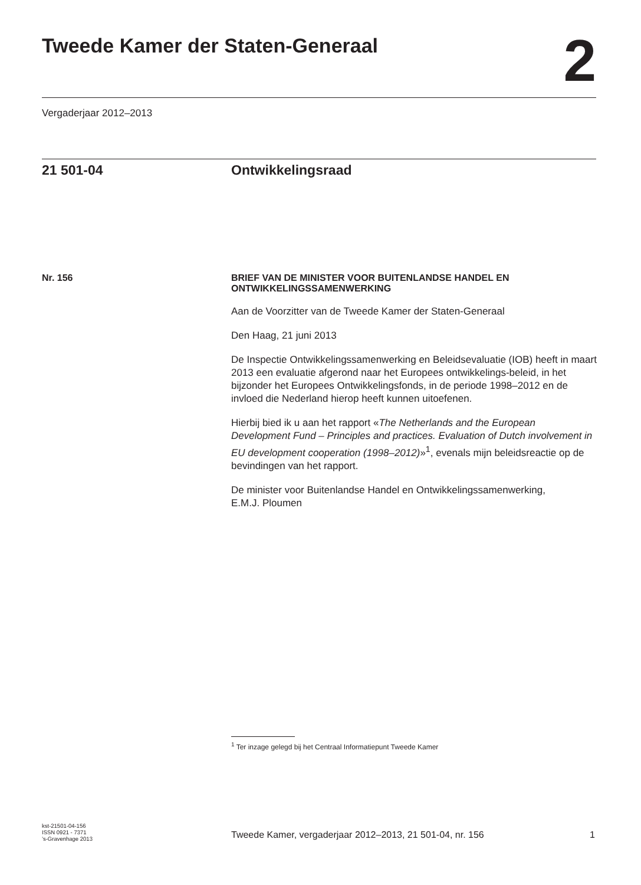Tweede Kamer der Staten-Generaal
2
Vergaderjaar 2012–2013
21 501-04 Ontwikkelingsraad
Nr. 156
BRIEF VAN DE MINISTER VOOR BUITENLANDSE HANDEL EN ONTWIKKELINGSSAMENWERKING
Aan de Voorzitter van de Tweede Kamer der Staten-Generaal
Den Haag, 21 juni 2013
De Inspectie Ontwikkelingssamenwerking en Beleidsevaluatie (IOB) heeft in maart 2013 een evaluatie afgerond naar het Europees ontwikkelings-beleid, in het bijzonder het Europees Ontwikkelingsfonds, in de periode 1998–2012 en de invloed die Nederland hierop heeft kunnen uitoefenen.
Hierbij bied ik u aan het rapport «The Netherlands and the European Development Fund – Principles and practices. Evaluation of Dutch involvement in EU development cooperation (1998–2012)»<sup>1</sup>, evenals mijn beleidsreactie op de bevindingen van het rapport.
De minister voor Buitenlandse Handel en Ontwikkelingssamenwerking,
E.M.J. Ploumen
<sup>1</sup> Ter inzage gelegd bij het Centraal Informatiepunt Tweede Kamer
kst-21501-04-156
ISSN 0921 - 7371
’s-Gravenhage 2013
Tweede Kamer, vergaderjaar 2012–2013, 21 501-04, nr. 156
1